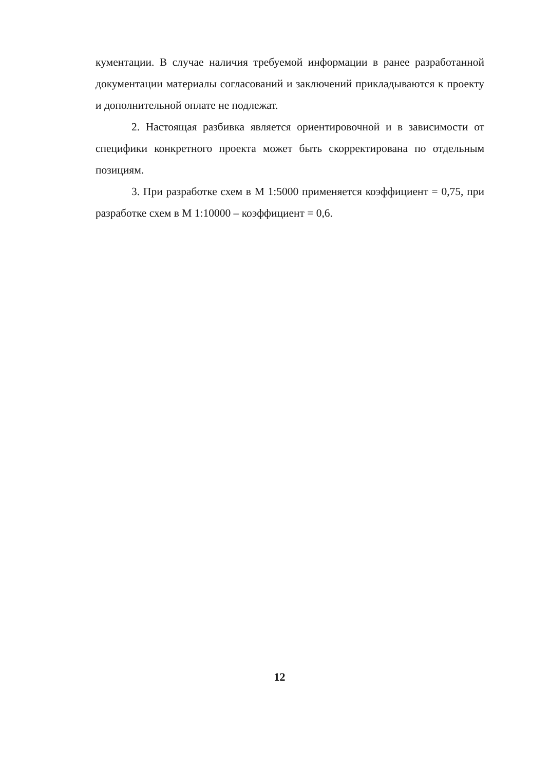кументации. В случае наличия требуемой информации в ранее разработанной документации материалы согласований и заключений прикладываются к проекту и дополнительной оплате не подлежат.
2. Настоящая разбивка является ориентировочной и в зависимости от специфики конкретного проекта может быть скорректирована по отдельным позициям.
3. При разработке схем в М 1:5000 применяется коэффициент = 0,75, при разработке схем в М 1:10000 – коэффициент = 0,6.
12